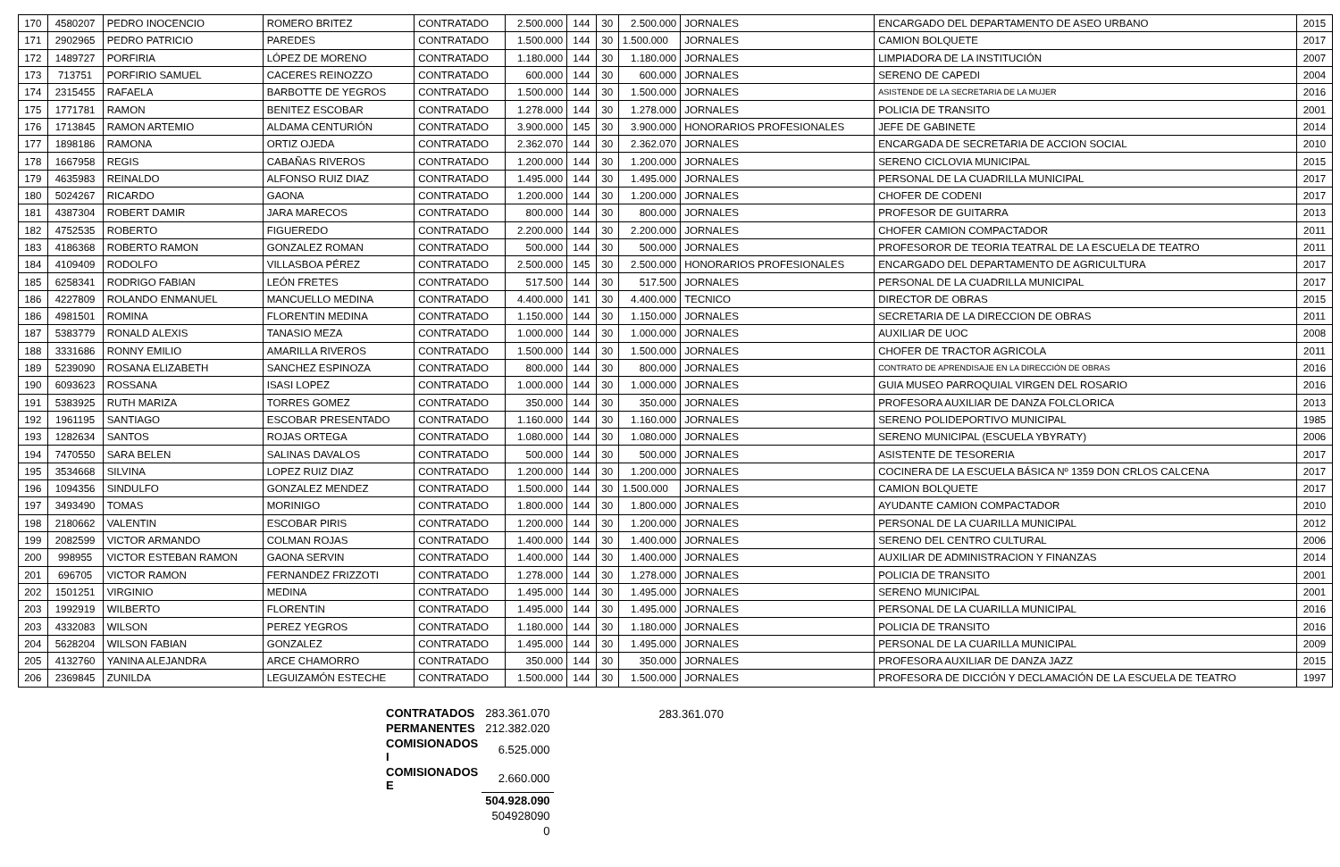| 170 | 4580207 | PEDRO INOCENCIO | ROMERO BRITEZ | CONTRATADO | 2.500.000 | 144 | 30 | 2.500.000 | JORNALES | ENCARGADO DEL DEPARTAMENTO DE ASEO URBANO | 2015 |
| 171 | 2902965 | PEDRO PATRICIO | PAREDES | CONTRATADO | 1.500.000 | 144 | 30 | 1.500.000 | JORNALES | CAMION BOLQUETE | 2017 |
| 172 | 1489727 | PORFIRIA | LÓPEZ DE MORENO | CONTRATADO | 1.180.000 | 144 | 30 | 1.180.000 | JORNALES | LIMPIADORA DE LA INSTITUCIÓN | 2007 |
| 173 | 713751 | PORFIRIO SAMUEL | CACERES REINOZZO | CONTRATADO | 600.000 | 144 | 30 | 600.000 | JORNALES | SERENO DE CAPEDI | 2004 |
| 174 | 2315455 | RAFAELA | BARBOTTE DE YEGROS | CONTRATADO | 1.500.000 | 144 | 30 | 1.500.000 | JORNALES | ASISTENDE DE LA SECRETARIA DE LA MUJER | 2016 |
| 175 | 1771781 | RAMON | BENITEZ ESCOBAR | CONTRATADO | 1.278.000 | 144 | 30 | 1.278.000 | JORNALES | POLICIA DE TRANSITO | 2001 |
| 176 | 1713845 | RAMON ARTEMIO | ALDAMA CENTURIÓN | CONTRATADO | 3.900.000 | 145 | 30 | 3.900.000 | HONORARIOS PROFESIONALES | JEFE DE GABINETE | 2014 |
| 177 | 1898186 | RAMONA | ORTIZ OJEDA | CONTRATADO | 2.362.070 | 144 | 30 | 2.362.070 | JORNALES | ENCARGADA DE SECRETARIA DE ACCION SOCIAL | 2010 |
| 178 | 1667958 | REGIS | CABAÑAS RIVEROS | CONTRATADO | 1.200.000 | 144 | 30 | 1.200.000 | JORNALES | SERENO CICLOVIA MUNICIPAL | 2015 |
| 179 | 4635983 | REINALDO | ALFONSO RUIZ DIAZ | CONTRATADO | 1.495.000 | 144 | 30 | 1.495.000 | JORNALES | PERSONAL DE LA CUADRILLA MUNICIPAL | 2017 |
| 180 | 5024267 | RICARDO | GAONA | CONTRATADO | 1.200.000 | 144 | 30 | 1.200.000 | JORNALES | CHOFER DE CODENI | 2017 |
| 181 | 4387304 | ROBERT DAMIR | JARA MARECOS | CONTRATADO | 800.000 | 144 | 30 | 800.000 | JORNALES | PROFESOR DE GUITARRA | 2013 |
| 182 | 4752535 | ROBERTO | FIGUEREDO | CONTRATADO | 2.200.000 | 144 | 30 | 2.200.000 | JORNALES | CHOFER CAMION COMPACTADOR | 2011 |
| 183 | 4186368 | ROBERTO RAMON | GONZALEZ ROMAN | CONTRATADO | 500.000 | 144 | 30 | 500.000 | JORNALES | PROFESOROR DE TEORIA TEATRAL DE LA ESCUELA DE TEATRO | 2011 |
| 184 | 4109409 | RODOLFO | VILLASBOA PÉREZ | CONTRATADO | 2.500.000 | 145 | 30 | 2.500.000 | HONORARIOS PROFESIONALES | ENCARGADO DEL DEPARTAMENTO DE AGRICULTURA | 2017 |
| 185 | 6258341 | RODRIGO FABIAN | LEÓN FRETES | CONTRATADO | 517.500 | 144 | 30 | 517.500 | JORNALES | PERSONAL DE LA CUADRILLA MUNICIPAL | 2017 |
| 186 | 4227809 | ROLANDO ENMANUEL | MANCUELLO MEDINA | CONTRATADO | 4.400.000 | 141 | 30 | 4.400.000 | TECNICO | DIRECTOR DE OBRAS | 2015 |
| 186 | 4981501 | ROMINA | FLORENTIN MEDINA | CONTRATADO | 1.150.000 | 144 | 30 | 1.150.000 | JORNALES | SECRETARIA DE LA DIRECCION DE OBRAS | 2011 |
| 187 | 5383779 | RONALD ALEXIS | TANASIO MEZA | CONTRATADO | 1.000.000 | 144 | 30 | 1.000.000 | JORNALES | AUXILIAR DE UOC | 2008 |
| 188 | 3331686 | RONNY EMILIO | AMARILLA RIVEROS | CONTRATADO | 1.500.000 | 144 | 30 | 1.500.000 | JORNALES | CHOFER DE TRACTOR AGRICOLA | 2011 |
| 189 | 5239090 | ROSANA ELIZABETH | SANCHEZ ESPINOZA | CONTRATADO | 800.000 | 144 | 30 | 800.000 | JORNALES | CONTRATO DE APRENDISAJE EN LA DIRECCIÓN DE OBRAS | 2016 |
| 190 | 6093623 | ROSSANA | ISASI LOPEZ | CONTRATADO | 1.000.000 | 144 | 30 | 1.000.000 | JORNALES | GUIA MUSEO PARROQUIAL VIRGEN DEL ROSARIO | 2016 |
| 191 | 5383925 | RUTH MARIZA | TORRES GOMEZ | CONTRATADO | 350.000 | 144 | 30 | 350.000 | JORNALES | PROFESORA AUXILIAR DE DANZA FOLCLORICA | 2013 |
| 192 | 1961195 | SANTIAGO | ESCOBAR PRESENTADO | CONTRATADO | 1.160.000 | 144 | 30 | 1.160.000 | JORNALES | SERENO POLIDEPORTIVO MUNICIPAL | 1985 |
| 193 | 1282634 | SANTOS | ROJAS ORTEGA | CONTRATADO | 1.080.000 | 144 | 30 | 1.080.000 | JORNALES | SERENO MUNICIPAL (ESCUELA YBYRATY) | 2006 |
| 194 | 7470550 | SARA BELEN | SALINAS DAVALOS | CONTRATADO | 500.000 | 144 | 30 | 500.000 | JORNALES | ASISTENTE DE TESORERIA | 2017 |
| 195 | 3534668 | SILVINA | LOPEZ RUIZ DIAZ | CONTRATADO | 1.200.000 | 144 | 30 | 1.200.000 | JORNALES | COCINERA DE LA ESCUELA BÁSICA Nº 1359 DON CRLOS CALCENA | 2017 |
| 196 | 1094356 | SINDULFO | GONZALEZ MENDEZ | CONTRATADO | 1.500.000 | 144 | 30 | 1.500.000 | JORNALES | CAMION BOLQUETE | 2017 |
| 197 | 3493490 | TOMAS | MORINIGO | CONTRATADO | 1.800.000 | 144 | 30 | 1.800.000 | JORNALES | AYUDANTE CAMION COMPACTADOR | 2010 |
| 198 | 2180662 | VALENTIN | ESCOBAR PIRIS | CONTRATADO | 1.200.000 | 144 | 30 | 1.200.000 | JORNALES | PERSONAL DE LA CUARILLA MUNICIPAL | 2012 |
| 199 | 2082599 | VICTOR ARMANDO | COLMAN ROJAS | CONTRATADO | 1.400.000 | 144 | 30 | 1.400.000 | JORNALES | SERENO DEL CENTRO CULTURAL | 2006 |
| 200 | 998955 | VICTOR ESTEBAN RAMON | GAONA SERVIN | CONTRATADO | 1.400.000 | 144 | 30 | 1.400.000 | JORNALES | AUXILIAR DE ADMINISTRACION Y FINANZAS | 2014 |
| 201 | 696705 | VICTOR RAMON | FERNANDEZ FRIZZOTI | CONTRATADO | 1.278.000 | 144 | 30 | 1.278.000 | JORNALES | POLICIA DE TRANSITO | 2001 |
| 202 | 1501251 | VIRGINIO | MEDINA | CONTRATADO | 1.495.000 | 144 | 30 | 1.495.000 | JORNALES | SERENO MUNICIPAL | 2001 |
| 203 | 1992919 | WILBERTO | FLORENTIN | CONTRATADO | 1.495.000 | 144 | 30 | 1.495.000 | JORNALES | PERSONAL DE LA CUARILLA MUNICIPAL | 2016 |
| 203 | 4332083 | WILSON | PEREZ YEGROS | CONTRATADO | 1.180.000 | 144 | 30 | 1.180.000 | JORNALES | POLICIA DE TRANSITO | 2016 |
| 204 | 5628204 | WILSON FABIAN | GONZALEZ | CONTRATADO | 1.495.000 | 144 | 30 | 1.495.000 | JORNALES | PERSONAL DE LA CUARILLA MUNICIPAL | 2009 |
| 205 | 4132760 | YANINA ALEJANDRA | ARCE CHAMORRO | CONTRATADO | 350.000 | 144 | 30 | 350.000 | JORNALES | PROFESORA AUXILIAR DE DANZA JAZZ | 2015 |
| 206 | 2369845 | ZUNILDA | LEGUIZAMÓN ESTECHE | CONTRATADO | 1.500.000 | 144 | 30 | 1.500.000 | JORNALES | PROFESORA DE DICCIÓN Y DECLAMACIÓN DE LA ESCUELA DE TEATRO | 1997 |
| CONTRATADOS | 283.361.070 |
| PERMANENTES | 212.382.020 |
| COMISIONADOS I | 6.525.000 |
| COMISIONADOS E | 2.660.000 |
| | 504.928.090 |
| | 504928090 |
| | 0 |
283.361.070